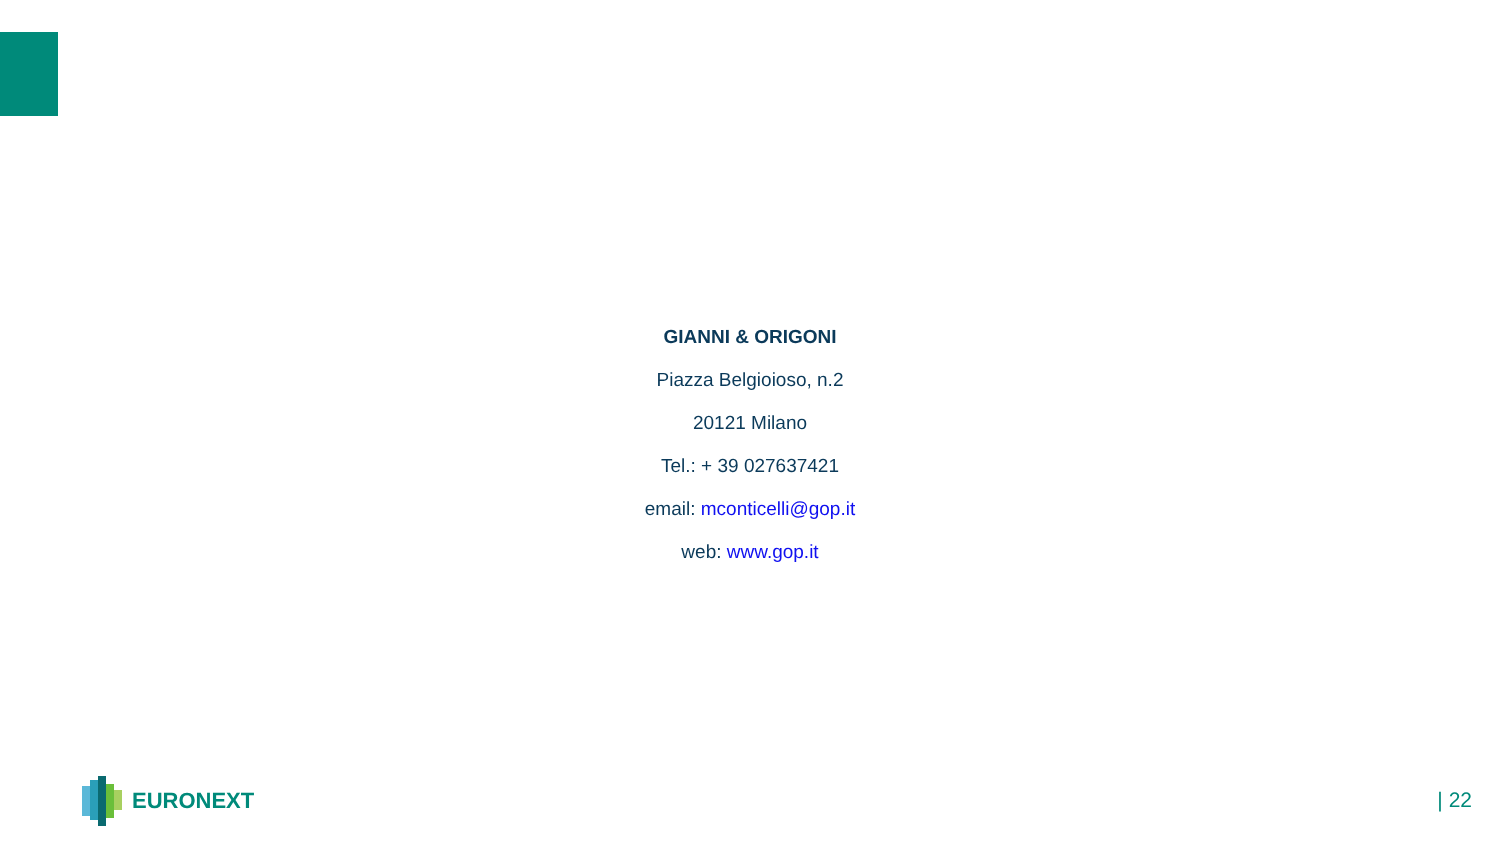GIANNI & ORIGONI
Piazza Belgioioso, n.2
20121 Milano
Tel.: + 39 027637421
email: mconticelli@gop.it
web: www.gop.it
EURONEXT
| 22